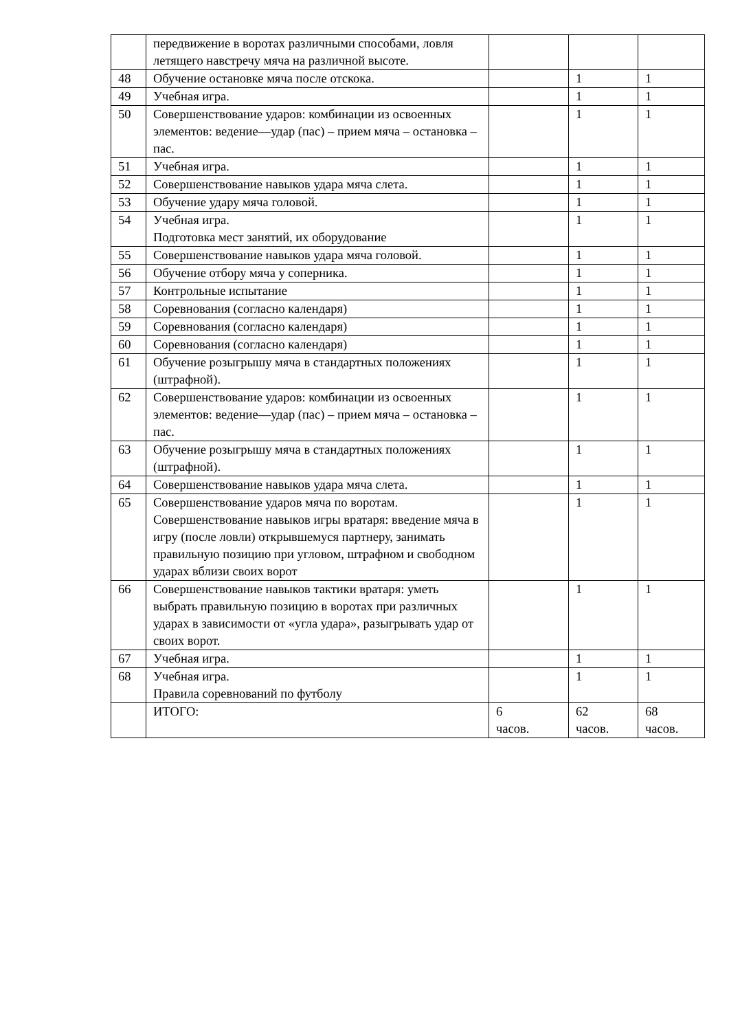| | передвижение в воротах различными способами, ловля летящего навстречу мяча на различной высоте. | | | |
| 48 | Обучение остановке мяча после отскока. | | 1 | 1 |
| 49 | Учебная игра. | | 1 | 1 |
| 50 | Совершенствование ударов: комбинации из освоенных элементов: ведение—удар (пас) – прием мяча – остановка – пас. | | 1 | 1 |
| 51 | Учебная игра. | | 1 | 1 |
| 52 | Совершенствование навыков удара мяча слета. | | 1 | 1 |
| 53 | Обучение удару мяча головой. | | 1 | 1 |
| 54 | Учебная игра. Подготовка мест занятий, их оборудование | | 1 | 1 |
| 55 | Совершенствование навыков удара мяча головой. | | 1 | 1 |
| 56 | Обучение отбору мяча у соперника. | | 1 | 1 |
| 57 | Контрольные испытание | | 1 | 1 |
| 58 | Соревнования (согласно календаря) | | 1 | 1 |
| 59 | Соревнования (согласно календаря) | | 1 | 1 |
| 60 | Соревнования (согласно календаря) | | 1 | 1 |
| 61 | Обучение розыгрышу мяча в стандартных положениях (штрафной). | | 1 | 1 |
| 62 | Совершенствование ударов: комбинации из освоенных элементов: ведение—удар (пас) – прием мяча – остановка – пас. | | 1 | 1 |
| 63 | Обучение розыгрышу мяча в стандартных положениях (штрафной). | | 1 | 1 |
| 64 | Совершенствование навыков удара мяча слета. | | 1 | 1 |
| 65 | Совершенствование ударов мяча по воротам. Совершенствование навыков игры вратаря: введение мяча в игру (после ловли) открывшемуся партнеру, занимать правильную позицию при угловом, штрафном и свободном ударах вблизи своих ворот | | 1 | 1 |
| 66 | Совершенствование навыков тактики вратаря: уметь выбрать правильную позицию в воротах при различных ударах в зависимости от «угла удара», разыгрывать удар от своих ворот. | | 1 | 1 |
| 67 | Учебная игра. | | 1 | 1 |
| 68 | Учебная игра. Правила соревнований по футболу | | 1 | 1 |
| | ИТОГО: | 6 часов. | 62 часов. | 68 часов. |